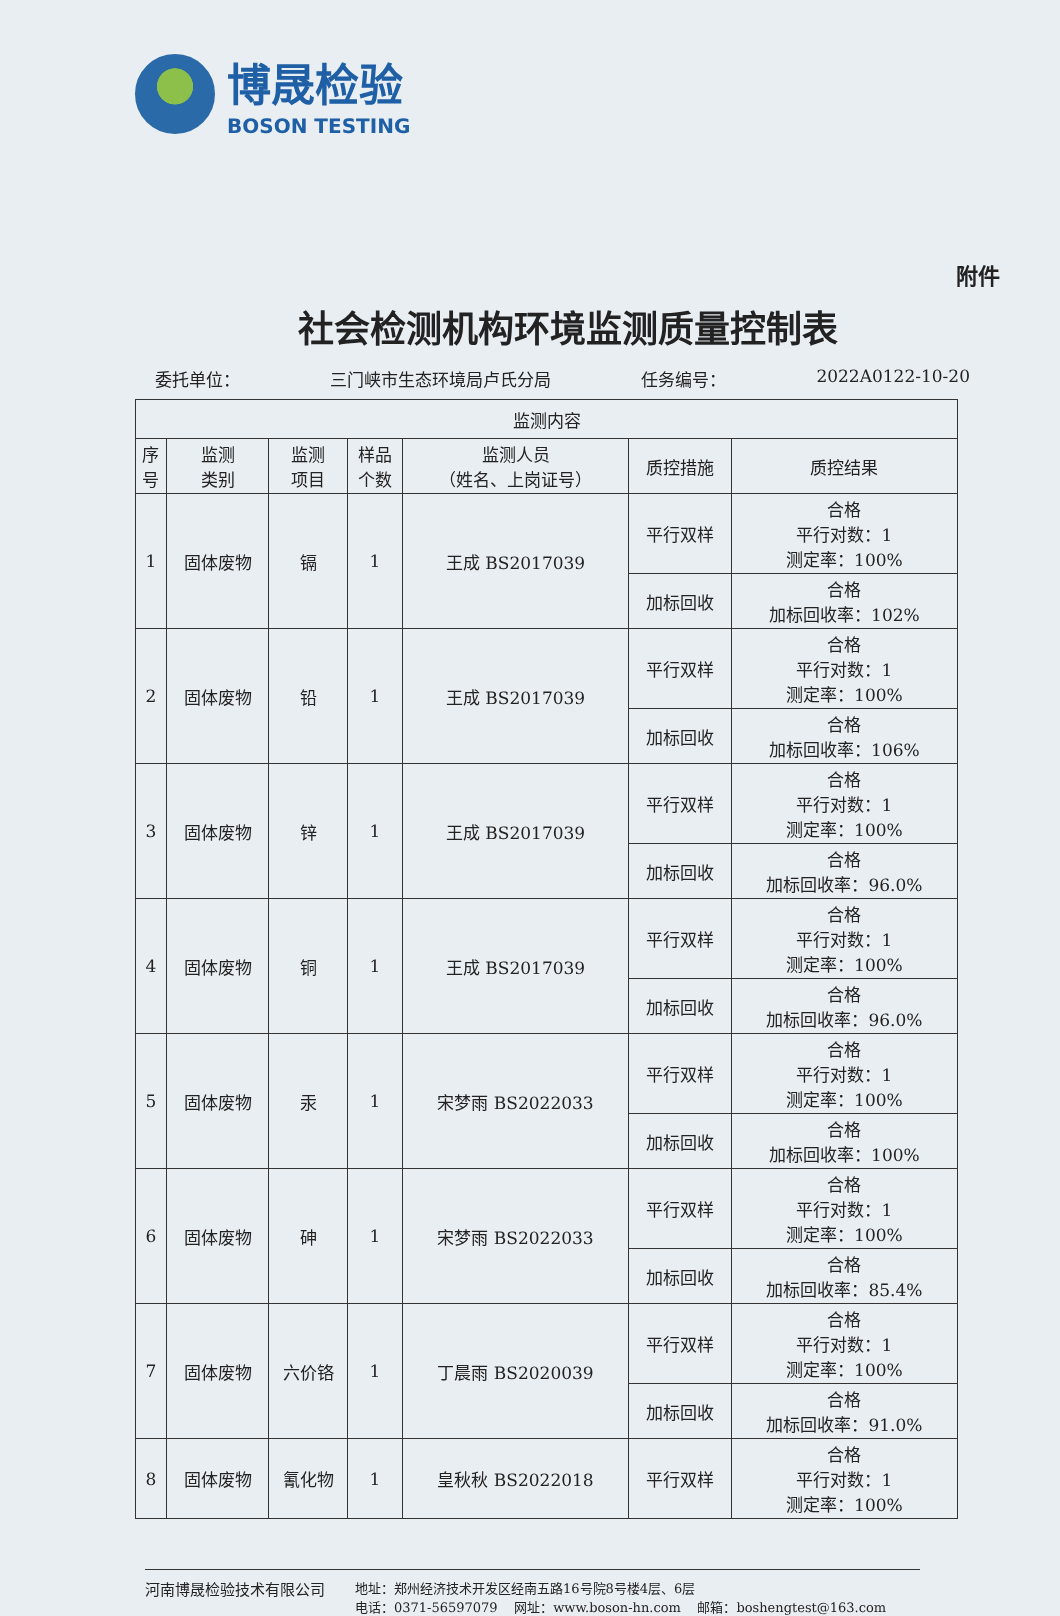博晟检验
BOSON TESTING
附件
社会检测机构环境监测质量控制表
委托单位： 三门峡市生态环境局卢氏分局 任务编号： 2022A0122-10-20
| 监测内容 | | | | | | |
| --- | --- | --- | --- | --- | --- | --- |
| 序 号 | 监测 类别 | 监测 项目 | 样品 个数 | 监测人员 （姓名、上岗证号） | 质控措施 | 质控结果 |
| 1 | 固体废物 | 镉 | 1 | 王成 BS2017039 | 平行双样 | 合格 平行对数：1 测定率：100% |
| | | | | | 加标回收 | 合格 加标回收率：102% |
| 2 | 固体废物 | 铅 | 1 | 王成 BS2017039 | 平行双样 | 合格 平行对数：1 测定率：100% |
| | | | | | 加标回收 | 合格 加标回收率：106% |
| 3 | 固体废物 | 锌 | 1 | 王成 BS2017039 | 平行双样 | 合格 平行对数：1 测定率：100% |
| | | | | | 加标回收 | 合格 加标回收率：96.0% |
| 4 | 固体废物 | 铜 | 1 | 王成 BS2017039 | 平行双样 | 合格 平行对数：1 测定率：100% |
| | | | | | 加标回收 | 合格 加标回收率：96.0% |
| 5 | 固体废物 | 汞 | 1 | 宋梦雨 BS2022033 | 平行双样 | 合格 平行对数：1 测定率：100% |
| | | | | | 加标回收 | 合格 加标回收率：100% |
| 6 | 固体废物 | 砷 | 1 | 宋梦雨 BS2022033 | 平行双样 | 合格 平行对数：1 测定率：100% |
| | | | | | 加标回收 | 合格 加标回收率：85.4% |
| 7 | 固体废物 | 六价铬 | 1 | 丁晨雨 BS2020039 | 平行双样 | 合格 平行对数：1 测定率：100% |
| | | | | | 加标回收 | 合格 加标回收率：91.0% |
| 8 | 固体废物 | 氰化物 | 1 | 皇秋秋 BS2022018 | 平行双样 | 合格 平行对数：1 测定率：100% |
河南博晟检验技术有限公司
地址：郑州经济技术开发区经南五路16号院8号楼4层、6层
电话：0371-56597079 网址：www.boson-hn.com 邮箱：boshengtest@163.com